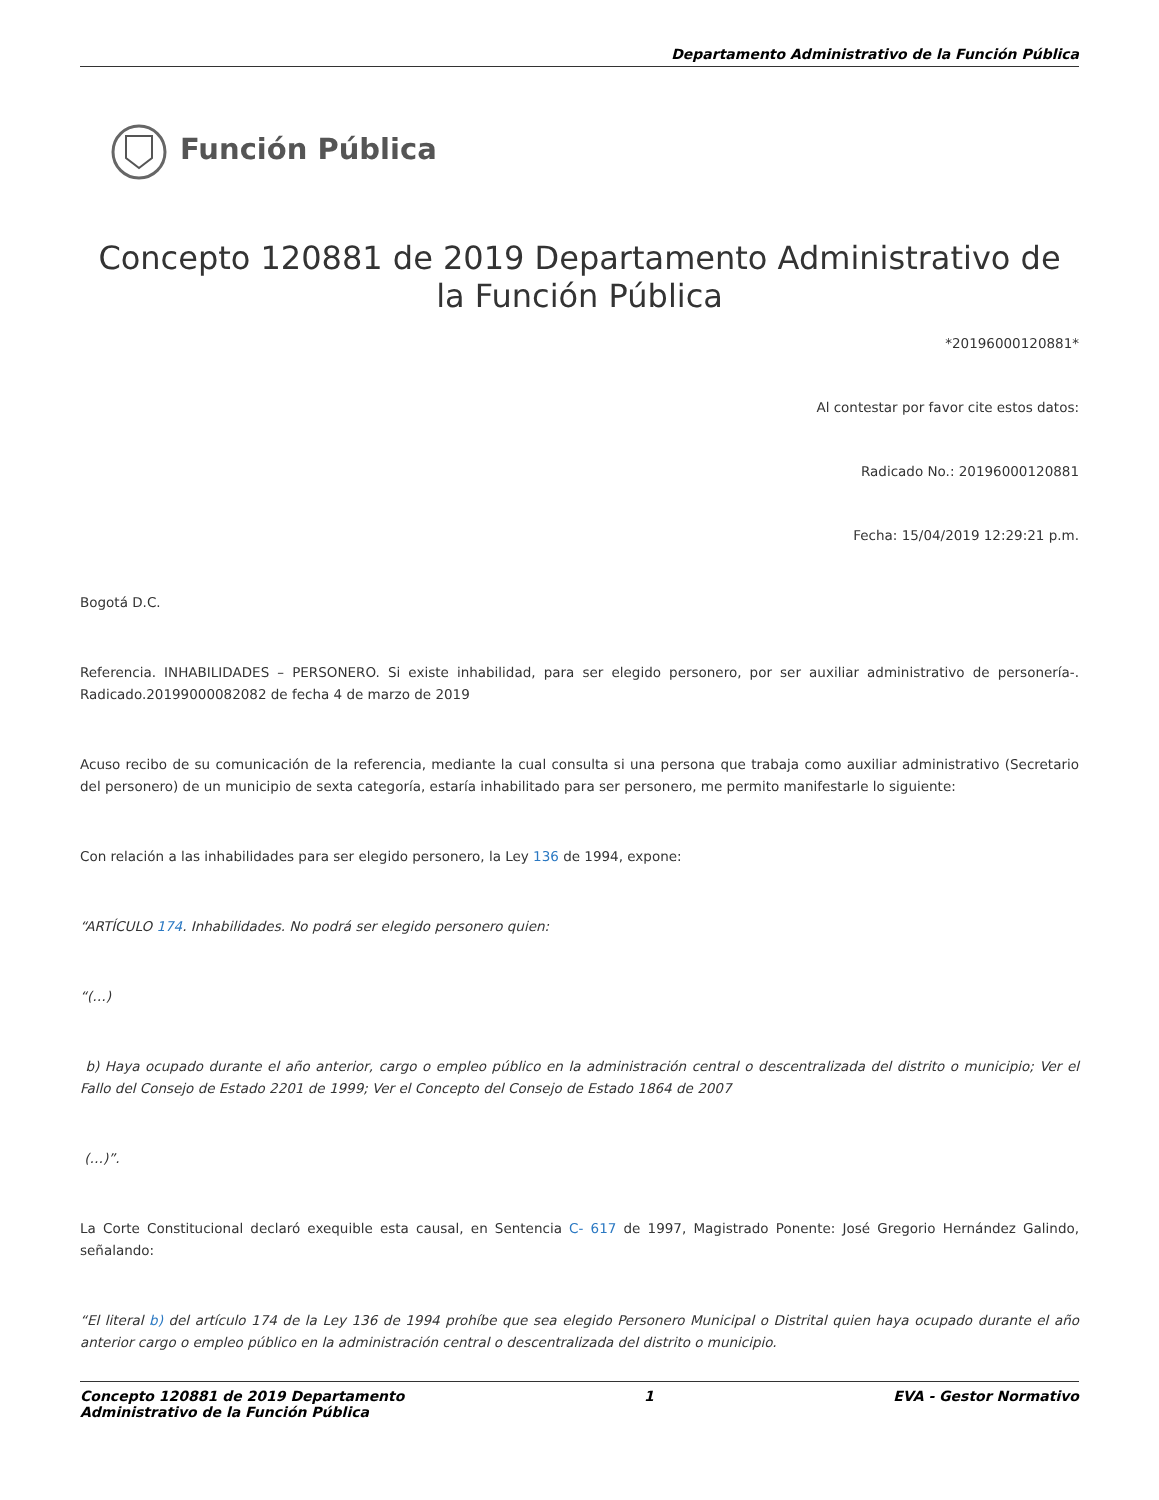Departamento Administrativo de la Función Pública
Función Pública
Concepto 120881 de 2019 Departamento Administrativo de la Función Pública
*20196000120881*
Al contestar por favor cite estos datos:
Radicado No.: 20196000120881
Fecha: 15/04/2019 12:29:21 p.m.
Bogotá D.C.
Referencia. INHABILIDADES – PERSONERO. Si existe inhabilidad, para ser elegido personero, por ser auxiliar administrativo de personería-. Radicado.20199000082082 de fecha 4 de marzo de 2019
Acuso recibo de su comunicación de la referencia, mediante la cual consulta si una persona que trabaja como auxiliar administrativo (Secretario del personero) de un municipio de sexta categoría, estaría inhabilitado para ser personero, me permito manifestarle lo siguiente:
Con relación a las inhabilidades para ser elegido personero, la Ley 136 de 1994, expone:
“ARTÍCULO 174. Inhabilidades. No podrá ser elegido personero quien:
“(…)
b) Haya ocupado durante el año anterior, cargo o empleo público en la administración central o descentralizada del distrito o municipio; Ver el Fallo del Consejo de Estado 2201 de 1999; Ver el Concepto del Consejo de Estado 1864 de 2007
(…)”.
La Corte Constitucional declaró exequible esta causal, en Sentencia C- 617 de 1997, Magistrado Ponente: José Gregorio Hernández Galindo, señalando:
“El literal b) del artículo 174 de la Ley 136 de 1994 prohíbe que sea elegido Personero Municipal o Distrital quien haya ocupado durante el año anterior cargo o empleo público en la administración central o descentralizada del distrito o municipio.
Concepto 120881 de 2019 Departamento
Administrativo de la Función Pública
1 EVA - Gestor Normativo